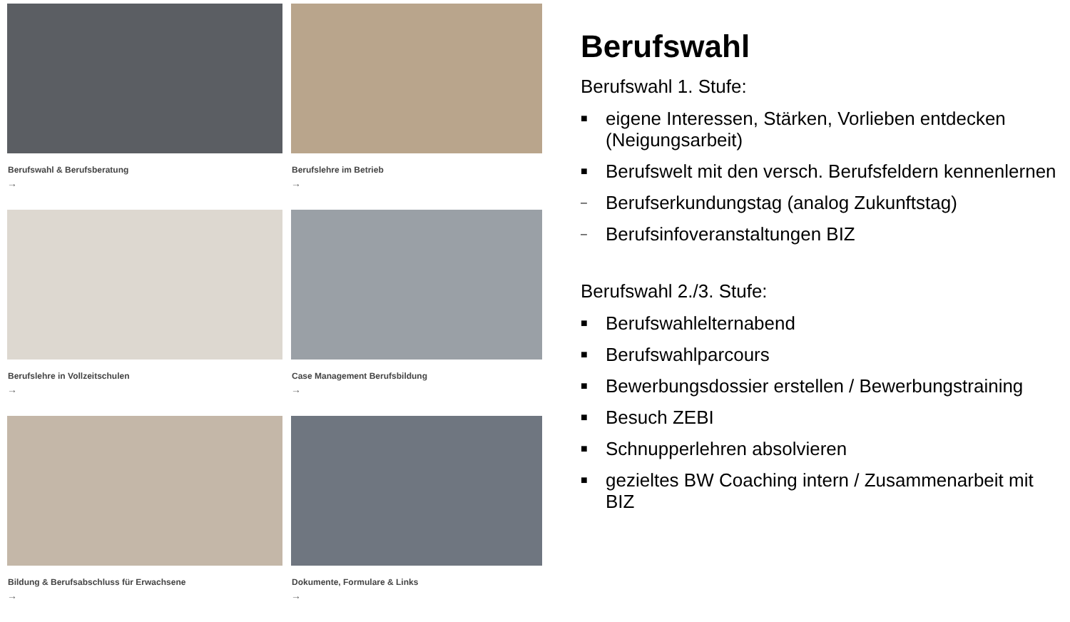Berufswahl & Berufsberatung
→
Berufslehre im Betrieb
→
Berufslehre in Vollzeitschulen
→
Case Management Berufsbildung
→
Bildung & Berufsabschluss für Erwachsene
→
Dokumente, Formulare & Links
→
Berufswahl
Berufswahl 1. Stufe:
■ eigene Interessen, Stärken, Vorlieben entdecken (Neigungsarbeit)
■ Berufswelt mit den versch. Berufsfeldern kennenlernen
– Berufserkundungstag (analog Zukunftstag)
– Berufsinfoveranstaltungen BIZ
Berufswahl 2./3. Stufe:
■ Berufswahlelternabend
■ Berufswahlparcours
■ Bewerbungsdossier erstellen / Bewerbungstraining
■ Besuch ZEBI
■ Schnupperlehren absolvieren
■ gezieltes BW Coaching intern / Zusammenarbeit mit BIZ